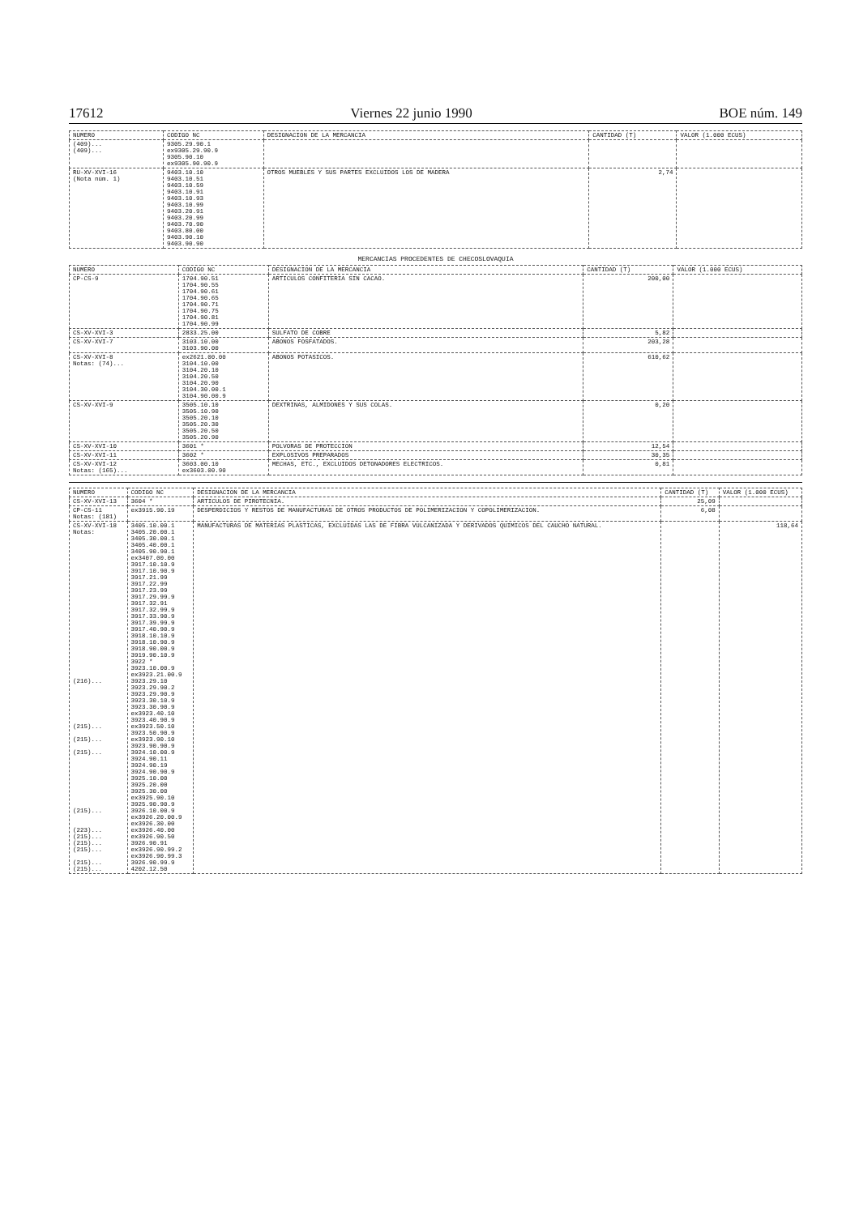17612 Viernes 22 junio 1990 BOE núm. 149
| NUMERO | CODIGO NC | DESIGNACION DE LA MERCANCIA | CANTIDAD (T) | VALOR (1.000 ECUS) |
| --- | --- | --- | --- | --- |
| (409)... (409)... | 9305.29.90.1 ex9305.29.90.9 9305.90.10 ex9305.90.90.9 | | | |
| RU-XV-XVI-16 (Nota núm. 1) | 9403.10.10 9403.10.51 9403.10.59 9403.10.91 9403.10.93 9403.10.99 9403.20.91 9403.20.99 9403.70.90 9403.80.00 9403.90.10 9403.90.90 | OTROS MUEBLES Y SUS PARTES EXCLUIDOS LOS DE MADERA | 2,74 | |
MERCANCIAS PROCEDENTES DE CHECOSLOVAQUIA
| NUMERO | CODIGO NC | DESIGNACION DE LA MERCANCIA | CANTIDAD (T) | VALOR (1.000 ECUS) |
| --- | --- | --- | --- | --- |
| CP-CS-9 | 1704.90.51 1704.90.55 1704.90.61 1704.90.65 1704.90.71 1704.90.75 1704.90.81 1704.90.99 | ARTICULOS CONFITERIA SIN CACAO. | 200,00 | |
| CS-XV-XVI-3 | 2833.25.00 | SULFATO DE COBRE | 5,82 | |
| CS-XV-XVI-7 | 3103.10.00 3103.90.00 | ABONOS FOSFATADOS. | 203,28 | |
| CS-XV-XVI-8 Notas: (74)... | ex2621.00.00 3104.10.00 3104.20.10 3104.20.50 3104.20.90 3104.30.00.1 3104.90.00.9 | ABONOS POTASICOS. | 610,62 | |
| CS-XV-XVI-9 | 3505.10.10 3505.10.90 3505.20.10 3505.20.30 3505.20.50 3505.20.90 | DEXTRINAS, ALMIDONES Y SUS COLAS. | 0,20 | |
| CS-XV-XVI-10 | 3601 * | POLVORAS DE PROTECCION | 12,54 | |
| CS-XV-XVI-11 | 3602 * | EXPLOSIVOS PREPARADOS | 30,35 | |
| CS-XV-XVI-12 Notas: (165)... | 3603.00.10 ex3603.00.90 | MECHAS, ETC., EXCLUIDOS DETONADORES ELECTRICOS. | 0,81 | |
| NUMERO | CODIGO NC | DESIGNACION DE LA MERCANCIA | CANTIDAD (T) | VALOR (1.000 ECUS) |
| --- | --- | --- | --- | --- |
| CS-XV-XVI-13 | 3604 * | ARTICULOS DE PIROTECNIA. | 25,09 | |
| CP-CS-11 Notas: (181) | ex3915.90.19 | DESPERDICIOS Y RESTOS DE MANUFACTURAS DE OTROS PRODUCTOS DE POLIMERIZACION Y COPOLIMERIZACION. | 6,08 | |
| CS-XV-XVI-18 Notas: (216)... (215)... (215)... (215)... (215)... (223)... (215)... (215)... (215)... (215)... (215)... | 3405.10.00.1 3405.20.00.1 3405.30.00.1 3405.40.00.1 3405.90.90.1 ex3407.00.00 3917.10.10.9 3917.10.90.9 3917.21.99 3917.22.99 3917.23.99 3917.29.99.9 3917.32.91 3917.32.99.9 3917.33.90.9 3917.39.99.9 3917.40.90.9 3918.10.10.9 3918.10.90.9 3918.90.00.9 3919.90.10.9 3922 * 3923.10.00.9 ex3923.21.00.9 3923.29.10 3923.29.90.2 3923.29.90.9 3923.30.10.9 3923.30.90.9 ex3923.40.10 3923.40.90.9 ex3923.50.10 3923.50.90.9 ex3923.90.10 3923.90.90.9 3924.10.00.9 3924.90.11 3924.90.19 3924.90.90.9 3925.10.00 3925.20.00 3925.30.00 ex3925.90.10 3925.90.90.9 3926.10.00.9 ex3926.20.00.9 ex3926.30.00 ex3926.40.00 ex3926.90.50 3926.90.91 ex3926.90.99.2 ex3926.90.99.3 3926.90.99.9 4202.12.50 | MANUFACTURAS DE MATERIAS PLASTICAS, EXCLUIDAS LAS DE FIBRA VULCANIZADA Y DERIVADOS QUIMICOS DEL CAUCHO NATURAL. | | 118,64 |